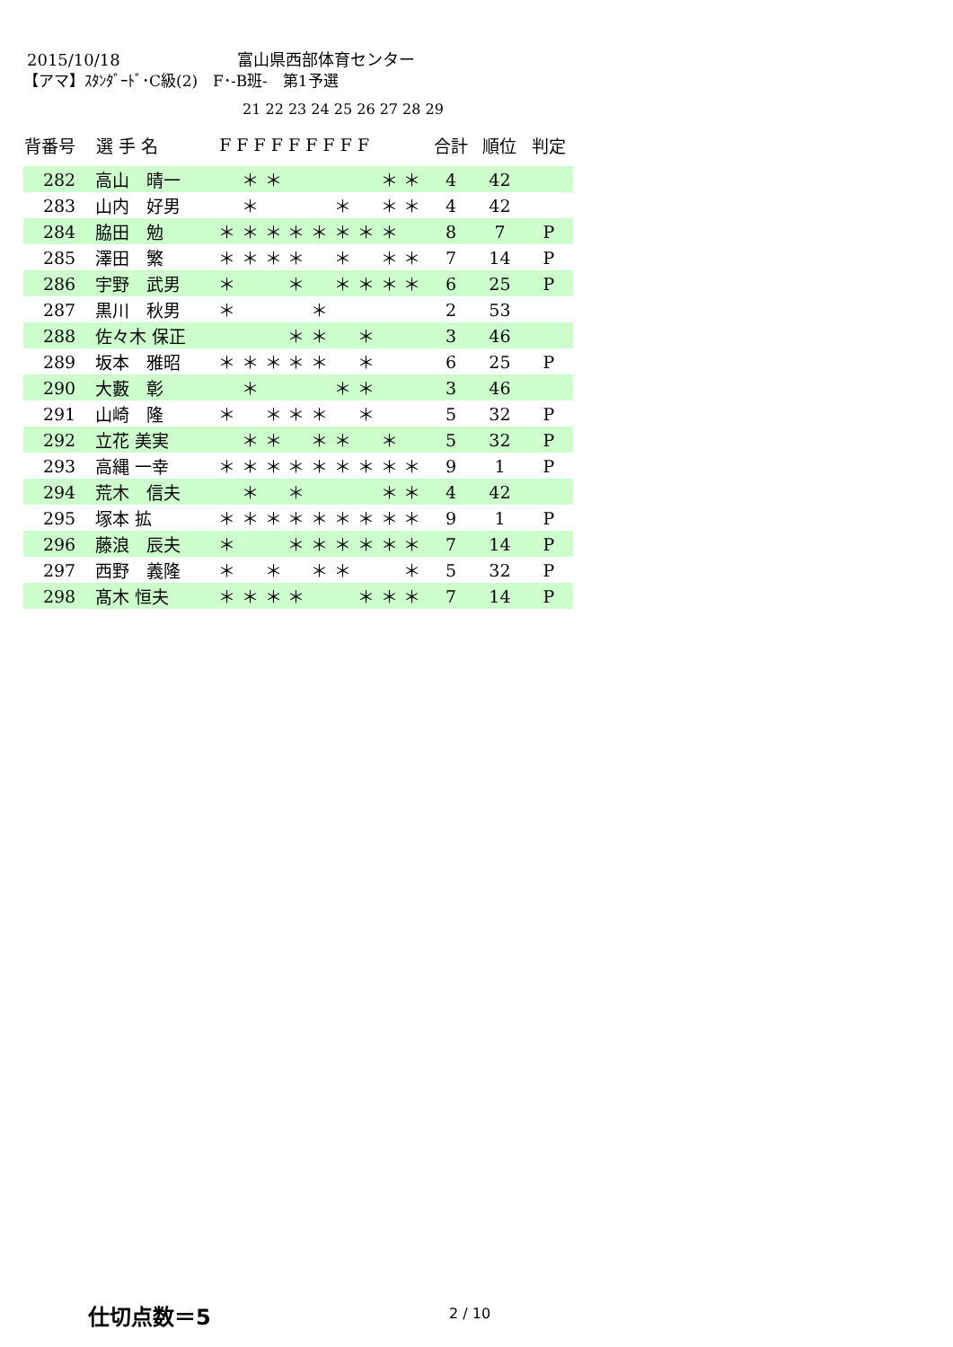2015/10/18 富山県西部体育センター
【アマ】ｽﾀﾝﾀﾞｰﾄﾞ･C級(2)　F･-B班-　第1予選
21 22 23 24 25 26 27 28 29
| 背番号 | 選 手 名 | F F F F F F F F F | | | | | | | | | 合計 | 順位 | 判定 |
| --- | --- | --- | --- | --- | --- | --- | --- | --- | --- | --- | --- | --- | --- |
| 282 | 高山 晴一 | | ＊ | ＊ | | | | | ＊ | ＊ | 4 | 42 | |
| 283 | 山内 好男 | | ＊ | | | | ＊ | | ＊ | ＊ | 4 | 42 | |
| 284 | 脇田 勉 | ＊ | ＊ | ＊ | ＊ | ＊ | ＊ | ＊ | ＊ | | 8 | 7 | P |
| 285 | 澤田 繁 | ＊ | ＊ | ＊ | ＊ | | ＊ | | ＊ | ＊ | 7 | 14 | P |
| 286 | 宇野 武男 | ＊ | | | ＊ | | ＊ | ＊ | ＊ | ＊ | 6 | 25 | P |
| 287 | 黒川 秋男 | ＊ | | | | ＊ | | | | | 2 | 53 | |
| 288 | 佐々木 保正 | | | | ＊ | ＊ | | ＊ | | | 3 | 46 | |
| 289 | 坂本 雅昭 | ＊ | ＊ | ＊ | ＊ | ＊ | | ＊ | | | 6 | 25 | P |
| 290 | 大藪 彰 | | ＊ | | | | ＊ | ＊ | | | 3 | 46 | |
| 291 | 山崎 隆 | ＊ | | ＊ | ＊ | ＊ | | ＊ | | | 5 | 32 | P |
| 292 | 立花 美実 | | ＊ | ＊ | | ＊ | ＊ | | ＊ | | 5 | 32 | P |
| 293 | 高縄 一幸 | ＊ | ＊ | ＊ | ＊ | ＊ | ＊ | ＊ | ＊ | ＊ | 9 | 1 | P |
| 294 | 荒木 信夫 | | ＊ | | ＊ | | | | ＊ | ＊ | 4 | 42 | |
| 295 | 塚本 拡 | ＊ | ＊ | ＊ | ＊ | ＊ | ＊ | ＊ | ＊ | ＊ | 9 | 1 | P |
| 296 | 藤浪 辰夫 | ＊ | | | ＊ | ＊ | ＊ | ＊ | ＊ | ＊ | 7 | 14 | P |
| 297 | 西野 義隆 | ＊ | | ＊ | | ＊ | ＊ | | | ＊ | 5 | 32 | P |
| 298 | 髙木 恒夫 | ＊ | ＊ | ＊ | ＊ | | | ＊ | ＊ | ＊ | 7 | 14 | P |
仕切点数＝5 2 / 10